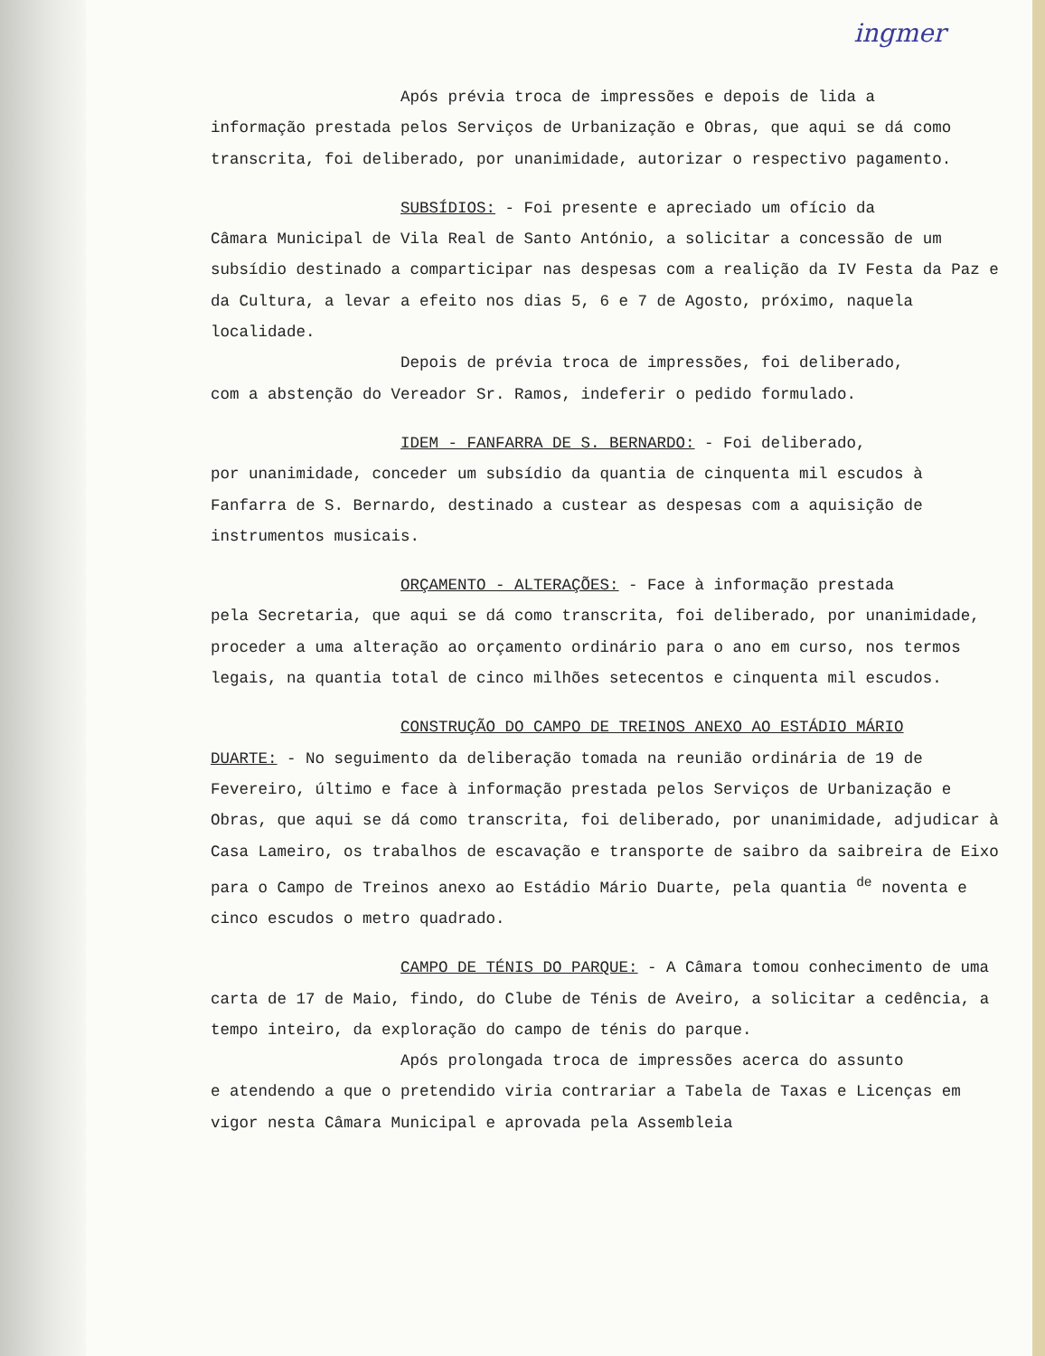ingmer
Após prévia troca de impressões e depois de lida a
informação prestada pelos Serviços de Urbanização e Obras, que aqui se dá como transcrita, foi deliberado, por unanimidade, autorizar o respectivo pagamento.
SUBSÍDIOS: - Foi presente e apreciado um ofício da
Câmara Municipal de Vila Real de Santo António, a solicitar a concessão de um subsídio destinado a comparticipar nas despesas com a realição da IV Festa da Paz e da Cultura, a levar a efeito nos dias 5, 6 e 7 de Agosto, próximo, naquela localidade.
Depois de prévia troca de impressões, foi deliberado,
com a abstenção do Vereador Sr. Ramos, indeferir o pedido formulado.
IDEM - FANFARRA DE S. BERNARDO: - Foi deliberado,
por unanimidade, conceder um subsídio da quantia de cinquenta mil escudos à Fanfarra de S. Bernardo, destinado a custear as despesas com a aquisição de instrumentos musicais.
ORÇAMENTO - ALTERAÇÕES: - Face à informação prestada
pela Secretaria, que aqui se dá como transcrita, foi deliberado, por unanimidade, proceder a uma alteração ao orçamento ordinário para o ano em curso, nos termos legais, na quantia total de cinco milhões setecentos e cinquenta mil escudos.
CONSTRUÇÃO DO CAMPO DE TREINOS ANEXO AO ESTÁDIO MÁRIO
DUARTE: - No seguimento da deliberação tomada na reunião ordinária de 19 de Fevereiro, último e face à informação prestada pelos Serviços de Urbanização e Obras, que aqui se dá como transcrita, foi deliberado, por unanimidade, adjudicar à Casa Lameiro, os trabalhos de escavação e transporte de saibro da saibreira de Eixo para o Campo de Treinos anexo ao Estádio Mário Duarte, pela quantia <sup>de</sup> noventa e cinco escudos o metro quadrado.
CAMPO DE TÉNIS DO PARQUE: - A Câmara tomou conhecimento de uma carta de 17 de Maio, findo, do Clube de Ténis de Aveiro, a solicitar a cedência, a tempo inteiro, da exploração do campo de ténis do parque.
Após prolongada troca de impressões acerca do assunto
e atendendo a que o pretendido viria contrariar a Tabela de Taxas e Licenças em vigor nesta Câmara Municipal e aprovada pela Assembleia